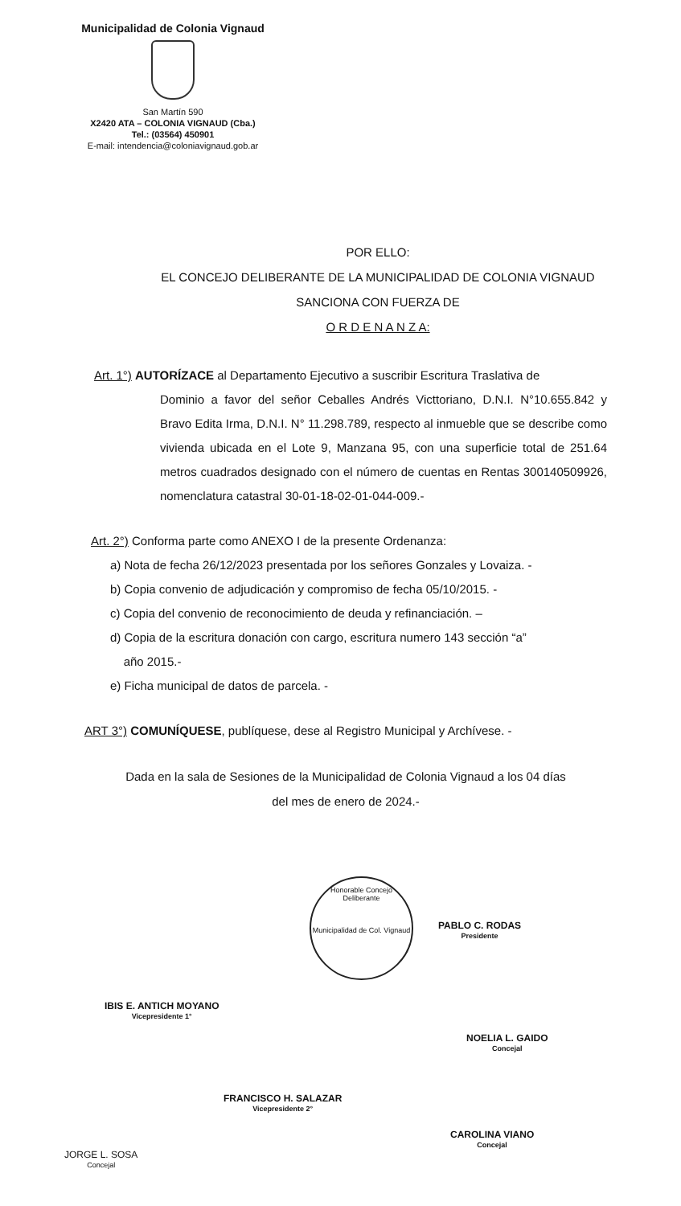Municipalidad de Colonia Vignaud
San Martín 590
X2420 ATA – COLONIA VIGNAUD (Cba.)
Tel.: (03564) 450901
E-mail: intendencia@coloniavignaud.gob.ar
POR ELLO:
EL CONCEJO DELIBERANTE DE LA MUNICIPALIDAD DE COLONIA VIGNAUD
SANCIONA CON FUERZA DE
O R D E N A N Z A:
Art. 1°) AUTORÍZACE al Departamento Ejecutivo a suscribir Escritura Traslativa de
Dominio a favor del señor Ceballes Andrés Victtoriano, D.N.I. N°10.655.842 y Bravo Edita Irma, D.N.I. N° 11.298.789, respecto al inmueble que se describe como vivienda ubicada en el Lote 9, Manzana 95, con una superficie total de 251.64 metros cuadrados designado con el número de cuentas en Rentas 300140509926, nomenclatura catastral 30-01-18-02-01-044-009.-
Art. 2°) Conforma parte como ANEXO I de la presente Ordenanza:
a) Nota de fecha 26/12/2023 presentada por los señores Gonzales y Lovaiza. -
b) Copia convenio de adjudicación y compromiso de fecha 05/10/2015. -
c) Copia del convenio de reconocimiento de deuda y refinanciación. –
d) Copia de la escritura donación con cargo, escritura numero 143 sección “a”
año 2015.-
e) Ficha municipal de datos de parcela. -
ART 3°) COMUNÍQUESE, publíquese, dese al Registro Municipal y Archívese. -
Dada en la sala de Sesiones de la Municipalidad de Colonia Vignaud a los 04 días
del mes de enero de 2024.-
Honorable Concejo Deliberante
Municipalidad de Col. Vignaud
PABLO C. RODAS
Presidente
IBIS E. ANTICH MOYANO
Vicepresidente 1°
NOELIA L. GAIDO
Concejal
FRANCISCO H. SALAZAR
Vicepresidente 2°
CAROLINA VIANO
Concejal
JORGE L. SOSA
Concejal